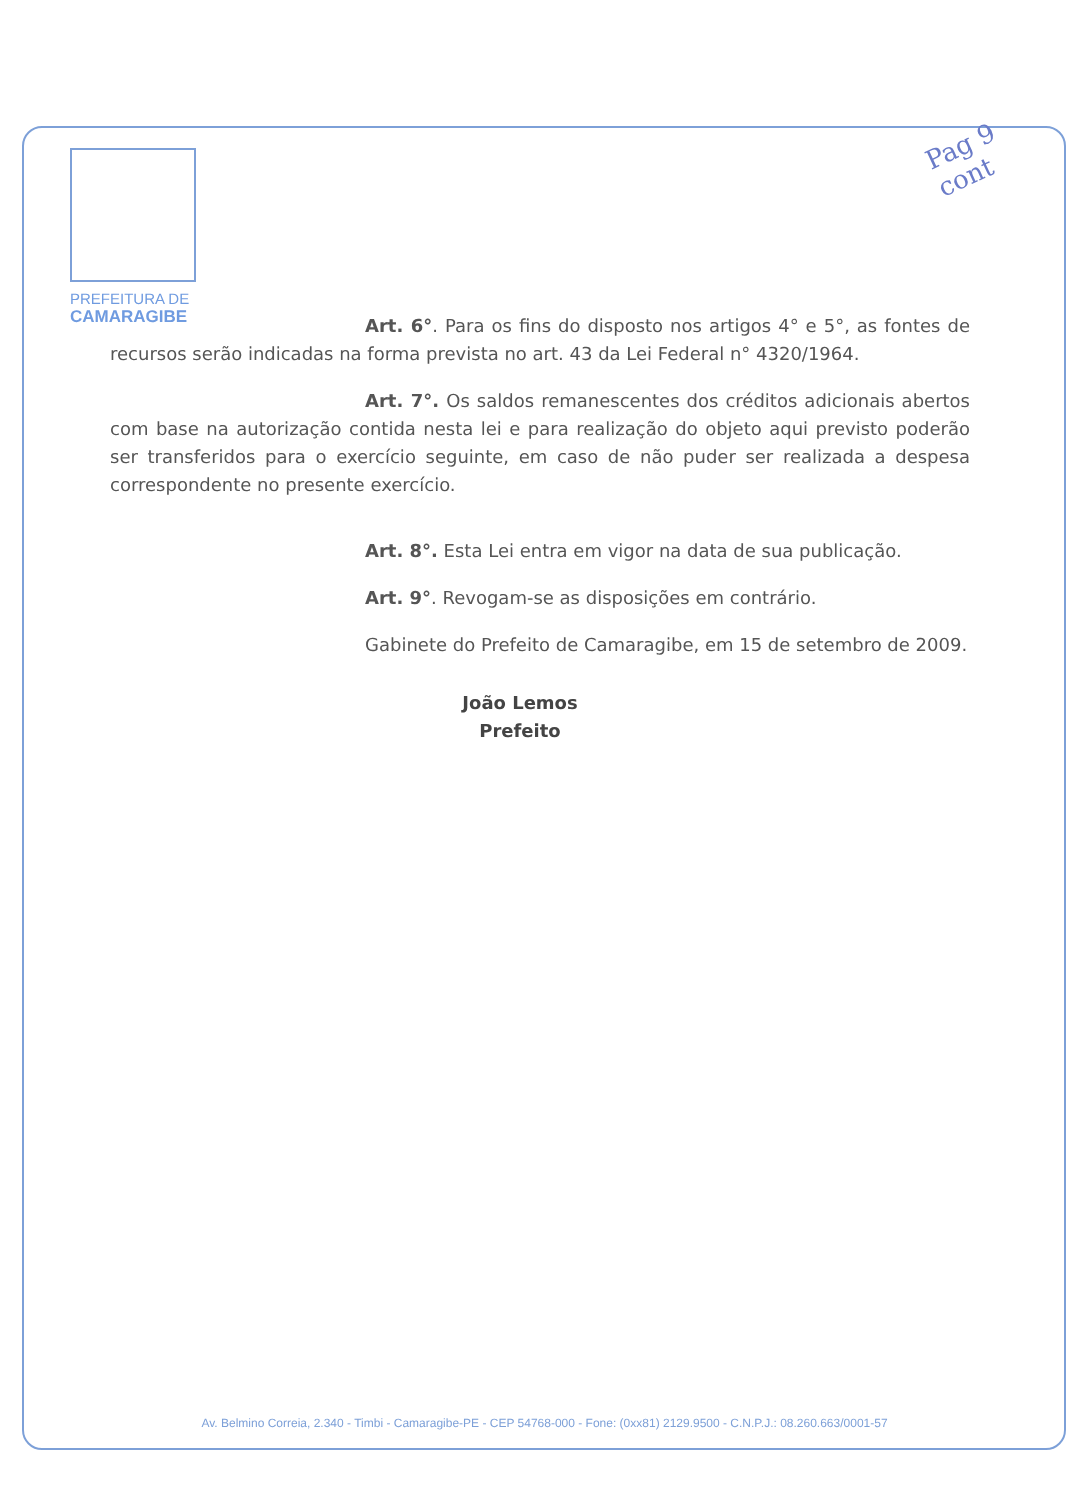Pag 9
cont
PREFEITURA DE
CAMARAGIBE
Art. 6°. Para os fins do disposto nos artigos 4° e 5°, as fontes de recursos serão indicadas na forma prevista no art. 43 da Lei Federal n° 4320/1964.
Art. 7°. Os saldos remanescentes dos créditos adicionais abertos com base na autorização contida nesta lei e para realização do objeto aqui previsto poderão ser transferidos para o exercício seguinte, em caso de não puder ser realizada a despesa correspondente no presente exercício.
Art. 8°. Esta Lei entra em vigor na data de sua publicação.
Art. 9°. Revogam-se as disposições em contrário.
Gabinete do Prefeito de Camaragibe, em 15 de setembro de 2009.
João Lemos
Prefeito
Av. Belmino Correia, 2.340 - Timbi - Camaragibe-PE - CEP 54768-000 - Fone: (0xx81) 2129.9500 - C.N.P.J.: 08.260.663/0001-57